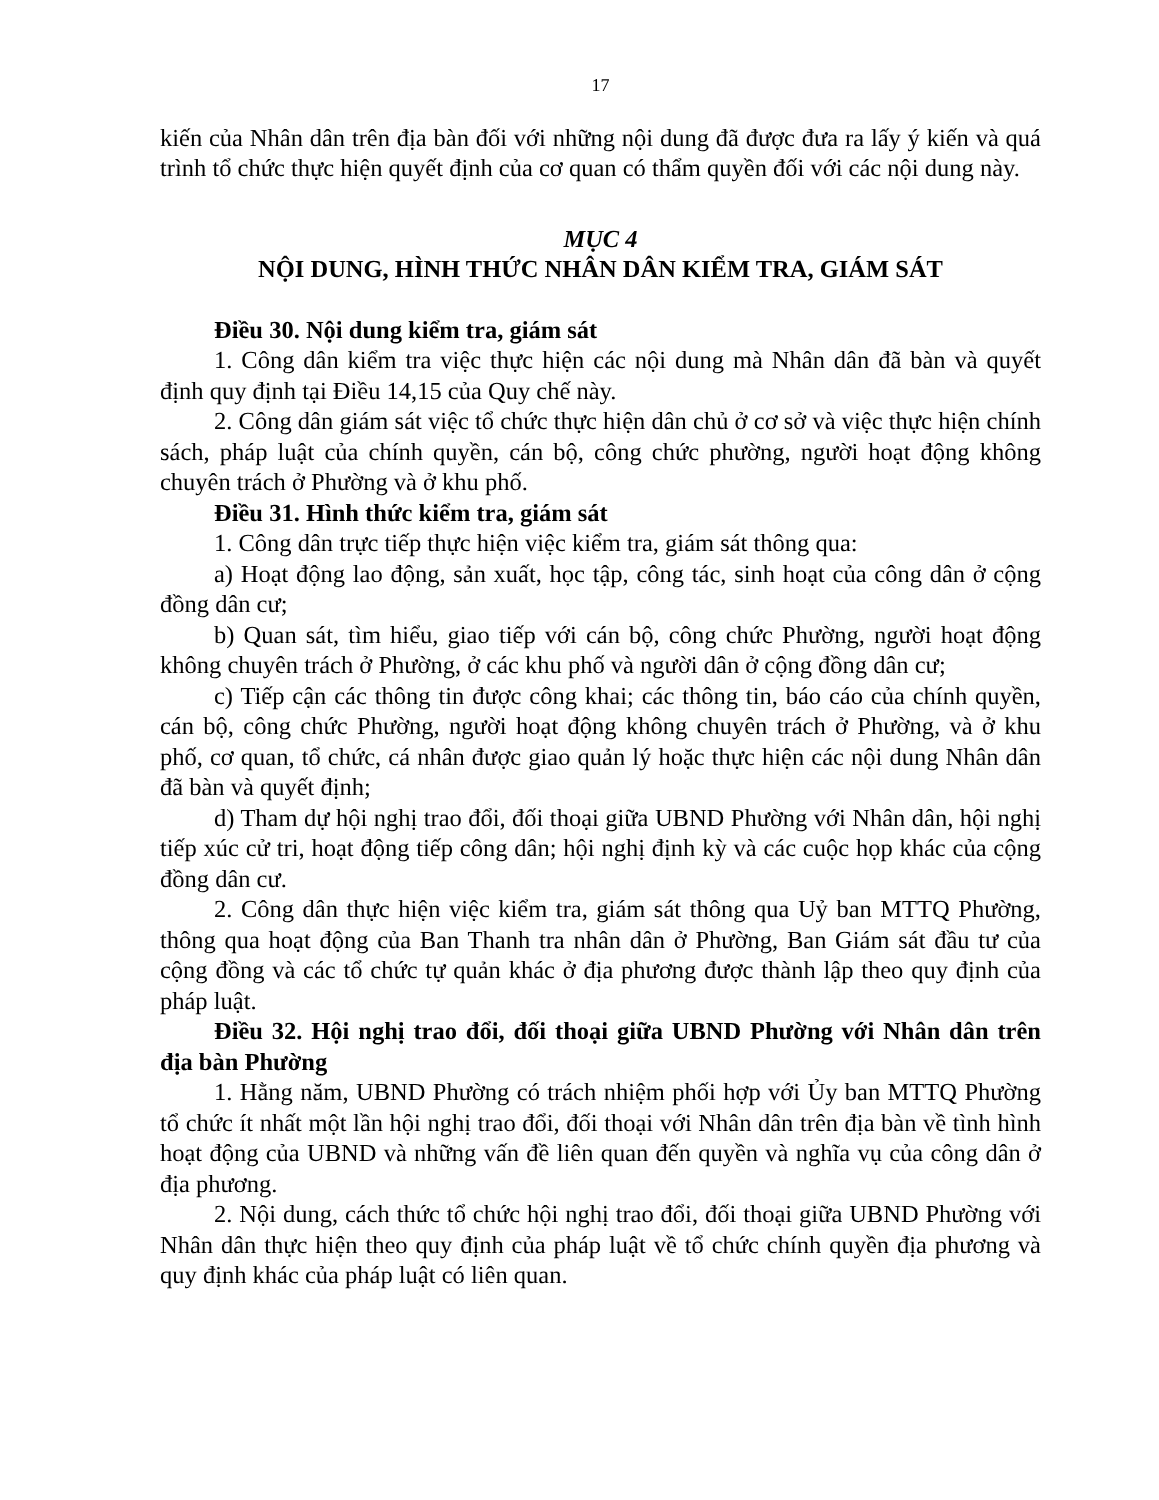17
kiến của Nhân dân trên địa bàn đối với những nội dung đã được đưa ra lấy ý kiến và quá trình tổ chức thực hiện quyết định của cơ quan có thẩm quyền đối với các nội dung này.
MỤC 4
NỘI DUNG, HÌNH THỨC NHÂN DÂN KIỂM TRA, GIÁM SÁT
Điều 30. Nội dung kiểm tra, giám sát
1. Công dân kiểm tra việc thực hiện các nội dung mà Nhân dân đã bàn và quyết định quy định tại Điều 14,15 của Quy chế này.
2. Công dân giám sát việc tổ chức thực hiện dân chủ ở cơ sở và việc thực hiện chính sách, pháp luật của chính quyền, cán bộ, công chức phường, người hoạt động không chuyên trách ở Phường và ở khu phố.
Điều 31. Hình thức kiểm tra, giám sát
1. Công dân trực tiếp thực hiện việc kiểm tra, giám sát thông qua:
a) Hoạt động lao động, sản xuất, học tập, công tác, sinh hoạt của công dân ở cộng đồng dân cư;
b) Quan sát, tìm hiểu, giao tiếp với cán bộ, công chức Phường, người hoạt động không chuyên trách ở Phường, ở các khu phố và người dân ở cộng đồng dân cư;
c) Tiếp cận các thông tin được công khai; các thông tin, báo cáo của chính quyền, cán bộ, công chức Phường, người hoạt động không chuyên trách ở Phường, và ở khu phố, cơ quan, tổ chức, cá nhân được giao quản lý hoặc thực hiện các nội dung Nhân dân đã bàn và quyết định;
d) Tham dự hội nghị trao đổi, đối thoại giữa UBND Phường với Nhân dân, hội nghị tiếp xúc cử tri, hoạt động tiếp công dân; hội nghị định kỳ và các cuộc họp khác của cộng đồng dân cư.
2. Công dân thực hiện việc kiểm tra, giám sát thông qua Uỷ ban MTTQ Phường, thông qua hoạt động của Ban Thanh tra nhân dân ở Phường, Ban Giám sát đầu tư của cộng đồng và các tổ chức tự quản khác ở địa phương được thành lập theo quy định của pháp luật.
Điều 32. Hội nghị trao đổi, đối thoại giữa UBND Phường với Nhân dân trên địa bàn Phường
1. Hằng năm, UBND Phường có trách nhiệm phối hợp với Ủy ban MTTQ Phường tổ chức ít nhất một lần hội nghị trao đổi, đối thoại với Nhân dân trên địa bàn về tình hình hoạt động của UBND và những vấn đề liên quan đến quyền và nghĩa vụ của công dân ở địa phương.
2. Nội dung, cách thức tổ chức hội nghị trao đổi, đối thoại giữa UBND Phường với Nhân dân thực hiện theo quy định của pháp luật về tổ chức chính quyền địa phương và quy định khác của pháp luật có liên quan.